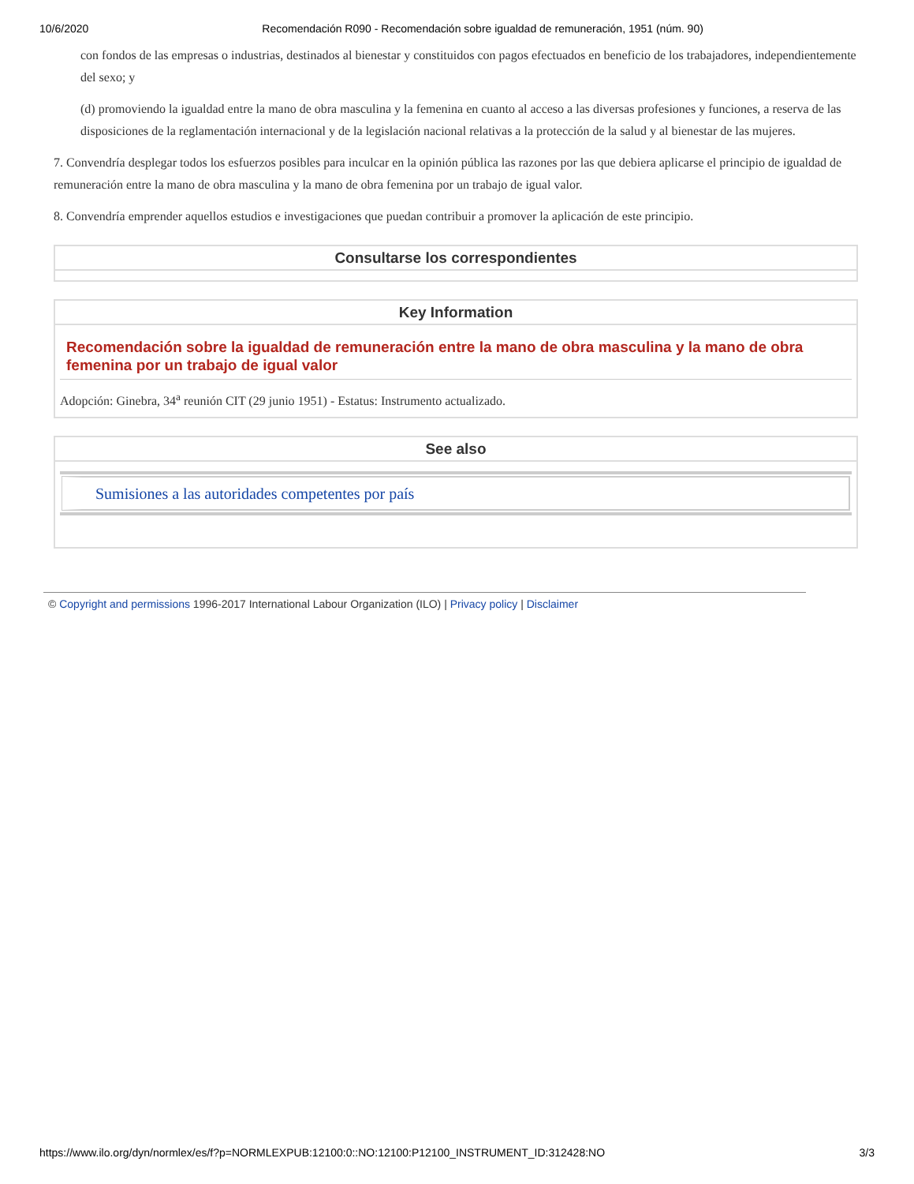10/6/2020 Recomendación R090 - Recomendación sobre igualdad de remuneración, 1951 (núm. 90)
con fondos de las empresas o industrias, destinados al bienestar y constituidos con pagos efectuados en beneficio de los trabajadores, independientemente del sexo; y
(d) promoviendo la igualdad entre la mano de obra masculina y la femenina en cuanto al acceso a las diversas profesiones y funciones, a reserva de las disposiciones de la reglamentación internacional y de la legislación nacional relativas a la protección de la salud y al bienestar de las mujeres.
7. Convendría desplegar todos los esfuerzos posibles para inculcar en la opinión pública las razones por las que debiera aplicarse el principio de igualdad de remuneración entre la mano de obra masculina y la mano de obra femenina por un trabajo de igual valor.
8. Convendría emprender aquellos estudios e investigaciones que puedan contribuir a promover la aplicación de este principio.
Consultarse los correspondientes
Key Information
Recomendación sobre la igualdad de remuneración entre la mano de obra masculina y la mano de obra femenina por un trabajo de igual valor
Adopción: Ginebra, 34<sup>a</sup> reunión CIT (29 junio 1951) - Estatus: Instrumento actualizado.
See also
Sumisiones a las autoridades competentes por país
© Copyright and permissions 1996-2017 International Labour Organization (ILO) | Privacy policy | Disclaimer
https://www.ilo.org/dyn/normlex/es/f?p=NORMLEXPUB:12100:0::NO:12100:P12100_INSTRUMENT_ID:312428:NO 3/3